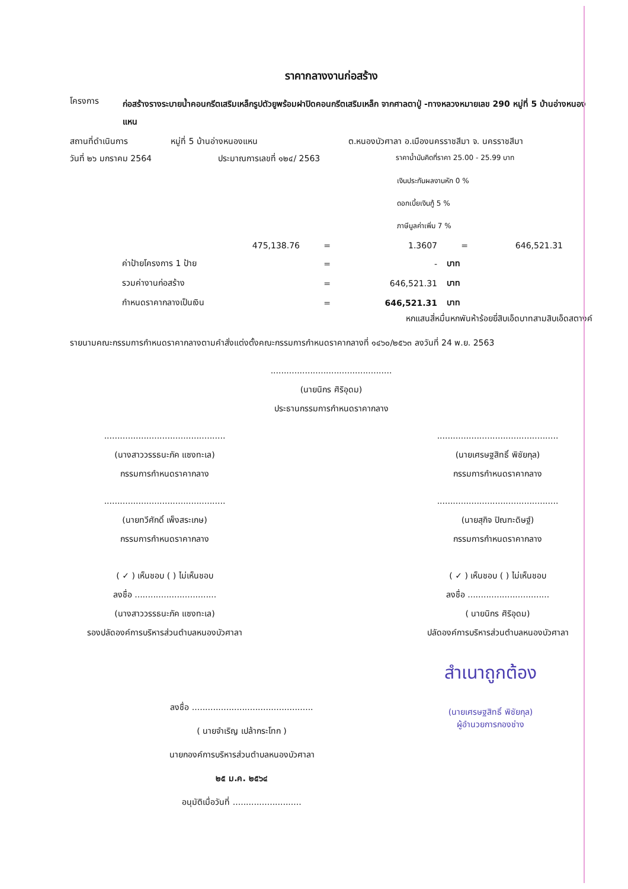ราคากลางงานก่อสร้าง
โครงการ ก่อสร้างรางระบายน้ำคอนกรีตเสริมเหล็กรูปตัวยูพร้อมฝาปิดคอนกรีตเสริมเหล็ก จากศาลตาปู่ -ทางหลวงหมายเลข 290 หมู่ที่ 5 บ้านอ่างหนองแหน
สถานที่ดำเนินการ หมู่ที่ 5 บ้านอ่างหนองแหน ต.หนองบัวศาลา อ.เมืองนครราชสีมา จ. นครราชสีมา
วันที่ ๒๖ มกราคม 2564 ประมาณการเลขที่ ๑๒๔/ 2563 ราคาน้ำมันคิดที่ราคา 25.00 - 25.99 บาท
เงินประกันผลงานหัก 0 %
ดอกเบี้ยเงินกู้ 5 %
ภาษีมูลค่าเพิ่ม 7 %
| 475,138.76 | = | 1.3607 | = | 646,521.31 |
| ค่าป้ายโครงการ 1 ป้าย | = | - | บาท | |
| รวมค่างานก่อสร้าง | = | 646,521.31 | บาท | |
| กำหนดราคากลางเป็นเงิน | = | 646,521.31 | บาท | |
หกแสนสี่หมื่นหกพันห้าร้อยยี่สิบเอ็ดบาทสามสิบเอ็ดสตางค์
รายนามคณะกรรมการกำหนดราคากลางตามคำสั่งแต่งตั้งคณะกรรมการกำหนดราคากลางที่ ๑๔๖๐/๒๕๖๓ ลงวันที่ 24 พ.ย. 2563
..............................................
(นายนิกร ศิริอุดม)
ประธานกรรมการกำหนดราคากลาง
..............................................
(นางสาววรรธนะภัค แซงทะเล)
กรรมการกำหนดราคากลาง
..............................................
(นายเศรษฐสิทธิ์ พิชัยกุล)
กรรมการกำหนดราคากลาง
..............................................
(นายทวีศักดิ์ เพ็งสระเกษ)
กรรมการกำหนดราคากลาง
..............................................
(นายสุกิจ ปิณฑะดิษฐ์)
กรรมการกำหนดราคากลาง
( ✓ ) เห็นชอบ ( ) ไม่เห็นชอบ
ลงชื่อ ...............................
(นางสาววรรธนะภัค แซงทะเล)
รองปลัดองค์การบริหารส่วนตำบลหนองบัวศาลา
( ✓ ) เห็นชอบ ( ) ไม่เห็นชอบ
ลงชื่อ ...............................
( นายนิกร ศิริอุดม)
ปลัดองค์การบริหารส่วนตำบลหนองบัวศาลา
ลงชื่อ ..............................................
( นายจำเริญ เปล้ากระโทก )
นายกองค์การบริหารส่วนตำบลหนองบัวศาลา
๒๕ ม.ค. ๒๕๖๔
อนุมัติเมื่อวันที่ ..........................
สำเนาถูกต้อง
(นายเศรษฐสิทธิ์ พิชัยกุล)
ผู้อำนวยการกองช่าง